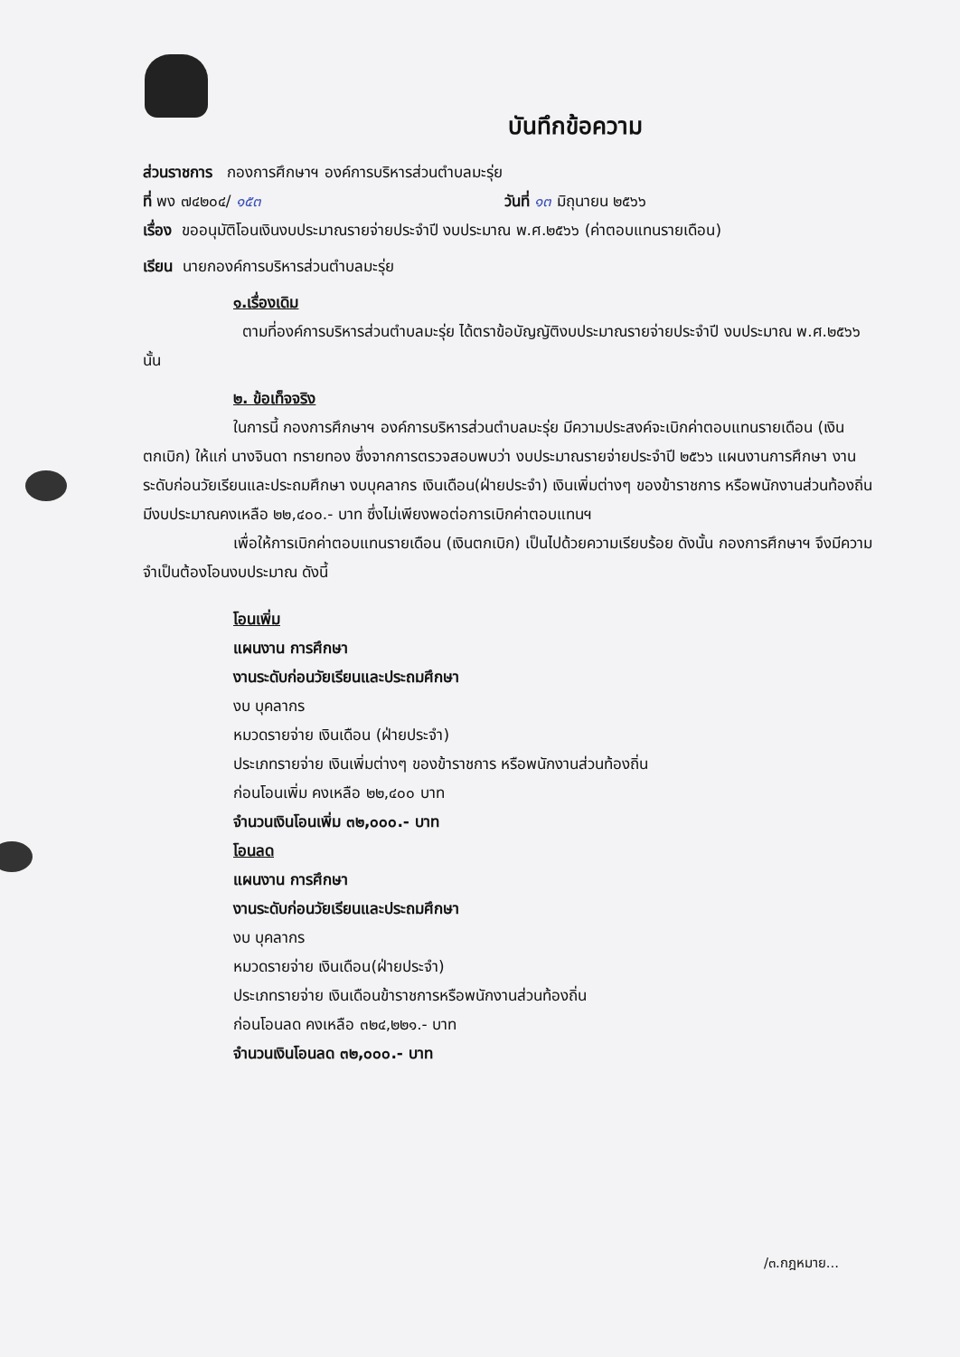บันทึกข้อความ
ส่วนราชการ กองการศึกษาฯ องค์การบริหารส่วนตำบลมะรุ่ย
ที่ พง ๗๔๒๐๔/ ๑๕๓ วันที่ ๑๓ มิถุนายน ๒๕๖๖
เรื่อง ขออนุมัติโอนเงินงบประมาณรายจ่ายประจำปี งบประมาณ พ.ศ.๒๕๖๖ (ค่าตอบแทนรายเดือน)
เรียน นายกองค์การบริหารส่วนตำบลมะรุ่ย
๑.เรื่องเดิม
ตามที่องค์การบริหารส่วนตำบลมะรุ่ย ได้ตราข้อบัญญัติงบประมาณรายจ่ายประจำปี งบประมาณ พ.ศ.๒๕๖๖ นั้น
๒. ข้อเท็จจริง
ในการนี้ กองการศึกษาฯ องค์การบริหารส่วนตำบลมะรุ่ย มีความประสงค์จะเบิกค่าตอบแทนรายเดือน (เงินตกเบิก) ให้แก่ นางจินดา ทรายทอง ซึ่งจากการตรวจสอบพบว่า งบประมาณรายจ่ายประจำปี ๒๕๖๖ แผนงานการศึกษา งานระดับก่อนวัยเรียนและประถมศึกษา งบบุคลากร เงินเดือน(ฝ่ายประจำ) เงินเพิ่มต่างๆ ของข้าราชการ หรือพนักงานส่วนท้องถิ่น มีงบประมาณคงเหลือ ๒๒,๔๐๐.- บาท ซึ่งไม่เพียงพอต่อการเบิกค่าตอบแทนฯ
เพื่อให้การเบิกค่าตอบแทนรายเดือน (เงินตกเบิก) เป็นไปด้วยความเรียบร้อย ดังนั้น กองการศึกษาฯ จึงมีความจำเป็นต้องโอนงบประมาณ ดังนี้
โอนเพิ่ม
แผนงาน การศึกษา
งานระดับก่อนวัยเรียนและประถมศึกษา
งบ บุคลากร
หมวดรายจ่าย เงินเดือน (ฝ่ายประจำ)
ประเภทรายจ่าย เงินเพิ่มต่างๆ ของข้าราชการ หรือพนักงานส่วนท้องถิ่น
ก่อนโอนเพิ่ม คงเหลือ ๒๒,๔๐๐ บาท
จำนวนเงินโอนเพิ่ม ๓๒,๐๐๐.- บาท
โอนลด
แผนงาน การศึกษา
งานระดับก่อนวัยเรียนและประถมศึกษา
งบ บุคลากร
หมวดรายจ่าย เงินเดือน(ฝ่ายประจำ)
ประเภทรายจ่าย เงินเดือนข้าราชการหรือพนักงานส่วนท้องถิ่น
ก่อนโอนลด คงเหลือ ๓๒๔,๒๒๑.- บาท
จำนวนเงินโอนลด ๓๒,๐๐๐.- บาท
/๓.กฎหมาย...